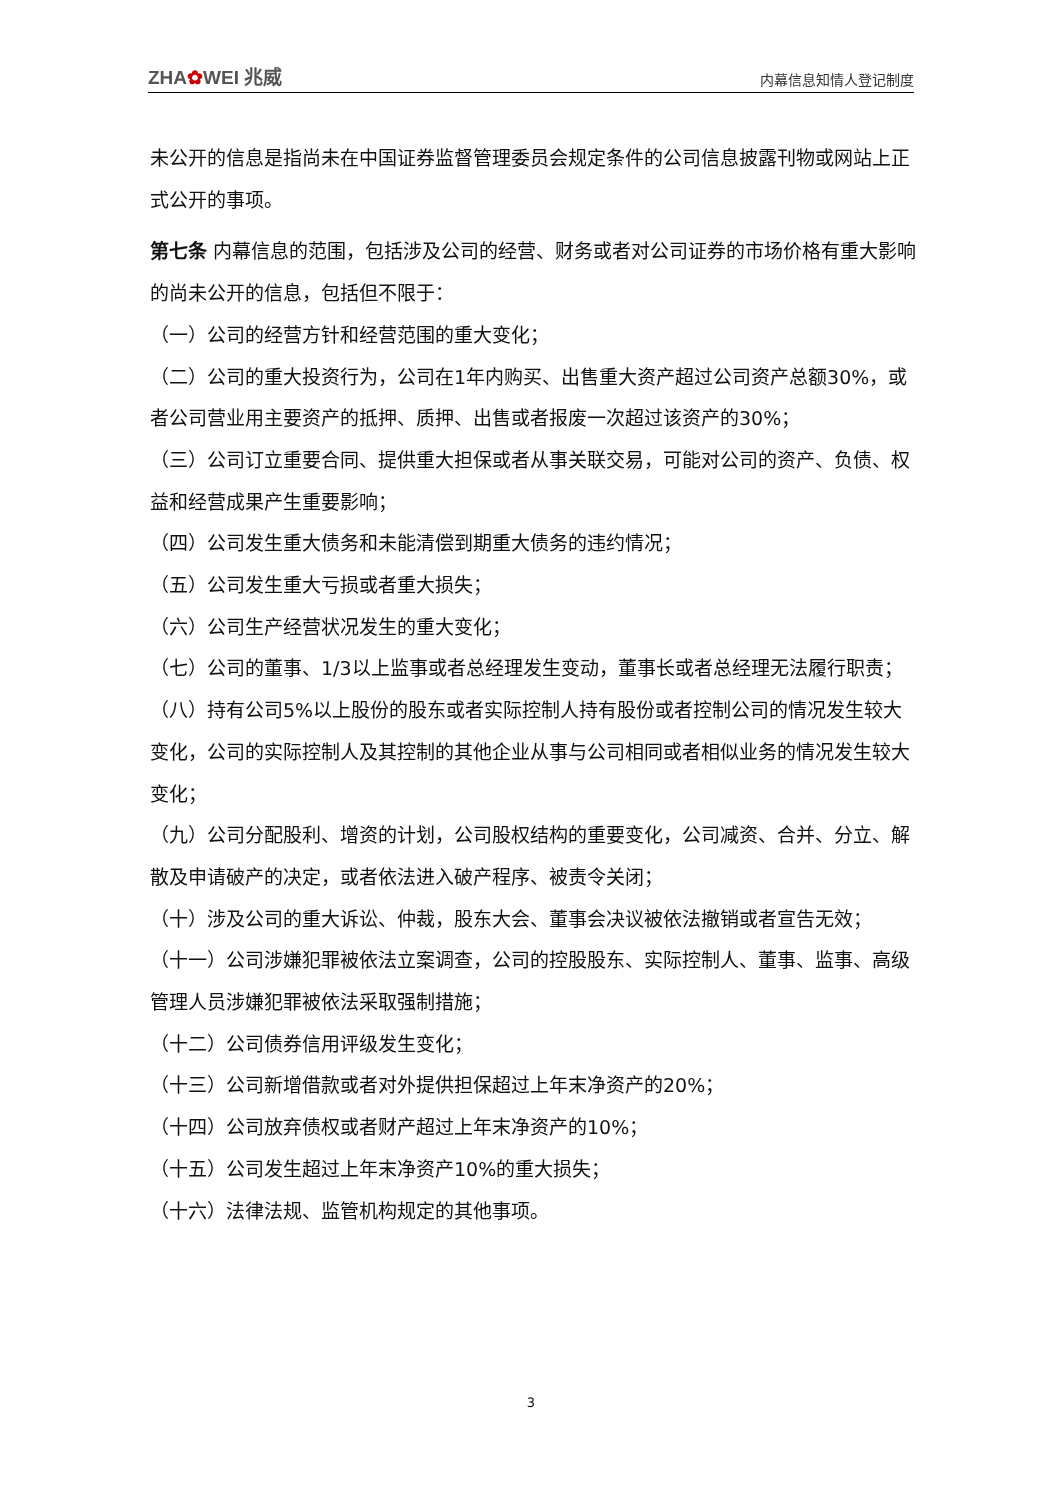ZHA✿WEI 兆威
内幕信息知情人登记制度
未公开的信息是指尚未在中国证券监督管理委员会规定条件的公司信息披露刊物或网站上正式公开的事项。
第七条 内幕信息的范围，包括涉及公司的经营、财务或者对公司证券的市场价格有重大影响的尚未公开的信息，包括但不限于：
（一）公司的经营方针和经营范围的重大变化；
（二）公司的重大投资行为，公司在1年内购买、出售重大资产超过公司资产总额30%，或者公司营业用主要资产的抵押、质押、出售或者报废一次超过该资产的30%；
（三）公司订立重要合同、提供重大担保或者从事关联交易，可能对公司的资产、负债、权益和经营成果产生重要影响；
（四）公司发生重大债务和未能清偿到期重大债务的违约情况；
（五）公司发生重大亏损或者重大损失；
（六）公司生产经营状况发生的重大变化；
（七）公司的董事、1/3以上监事或者总经理发生变动，董事长或者总经理无法履行职责；
（八）持有公司5%以上股份的股东或者实际控制人持有股份或者控制公司的情况发生较大变化，公司的实际控制人及其控制的其他企业从事与公司相同或者相似业务的情况发生较大变化；
（九）公司分配股利、增资的计划，公司股权结构的重要变化，公司减资、合并、分立、解散及申请破产的决定，或者依法进入破产程序、被责令关闭；
（十）涉及公司的重大诉讼、仲裁，股东大会、董事会决议被依法撤销或者宣告无效；
（十一）公司涉嫌犯罪被依法立案调查，公司的控股股东、实际控制人、董事、监事、高级管理人员涉嫌犯罪被依法采取强制措施；
（十二）公司债券信用评级发生变化；
（十三）公司新增借款或者对外提供担保超过上年末净资产的20%；
（十四）公司放弃债权或者财产超过上年末净资产的10%；
（十五）公司发生超过上年末净资产10%的重大损失；
（十六）法律法规、监管机构规定的其他事项。
3